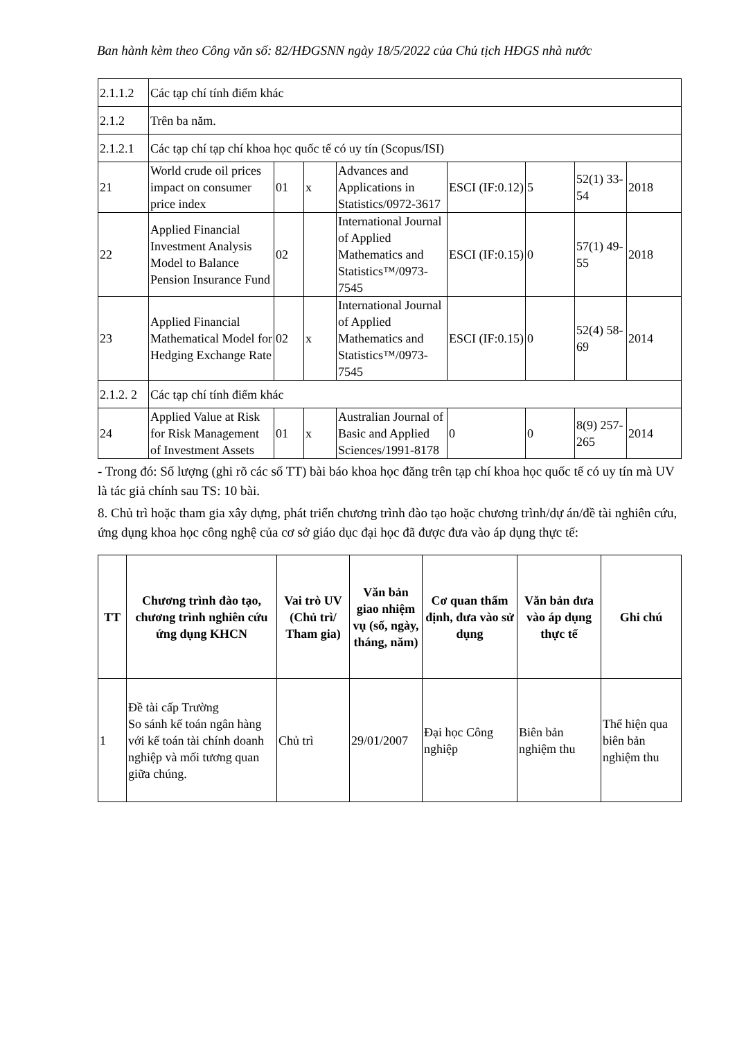Ban hành kèm theo Công văn số: 82/HĐGSNN ngày 18/5/2022 của Chủ tịch HĐGS nhà nước
| 2.1.1.2 | Các tạp chí tính điểm khác | | | | | | | |
| 2.1.2 | Trên ba năm. | | | | | | | |
| 2.1.2.1 | Các tạp chí tạp chí khoa học quốc tế có uy tín (Scopus/ISI) | | | | | | | |
| 21 | World crude oil prices impact on consumer price index | 01 | x | Advances and Applications in Statistics/0972-3617 | ESCI (IF:0.12) | 5 | 52(1) 33-54 | 2018 |
| 22 | Applied Financial Investment Analysis Model to Balance Pension Insurance Fund | 02 | | International Journal of Applied Mathematics and Statistics™/0973-7545 | ESCI (IF:0.15) | 0 | 57(1) 49-55 | 2018 |
| 23 | Applied Financial Mathematical Model for Hedging Exchange Rate | 02 | x | International Journal of Applied Mathematics and Statistics™/0973-7545 | ESCI (IF:0.15) | 0 | 52(4) 58-69 | 2014 |
| 2.1.2. 2 | Các tạp chí tính điểm khác | | | | | | | |
| 24 | Applied Value at Risk for Risk Management of Investment Assets | 01 | x | Australian Journal of Basic and Applied Sciences/1991-8178 | 0 | 0 | 8(9) 257-265 | 2014 |
- Trong đó: Số lượng (ghi rõ các số TT) bài báo khoa học đăng trên tạp chí khoa học quốc tế có uy tín mà UV là tác giả chính sau TS: 10 bài.
8. Chủ trì hoặc tham gia xây dựng, phát triển chương trình đào tạo hoặc chương trình/dự án/đề tài nghiên cứu, ứng dụng khoa học công nghệ của cơ sở giáo dục đại học đã được đưa vào áp dụng thực tế:
| TT | Chương trình đào tạo, chương trình nghiên cứu ứng dụng KHCN | Vai trò UV (Chủ trì/ Tham gia) | Văn bản giao nhiệm vụ (số, ngày, tháng, năm) | Cơ quan thẩm định, đưa vào sử dụng | Văn bản đưa vào áp dụng thực tế | Ghi chú |
| --- | --- | --- | --- | --- | --- | --- |
| 1 | Đề tài cấp Trường So sánh kế toán ngân hàng với kế toán tài chính doanh nghiệp và mối tương quan giữa chúng. | Chủ trì | 29/01/2007 | Đại học Công nghiệp | Biên bản nghiệm thu | Thể hiện qua biên bản nghiệm thu |